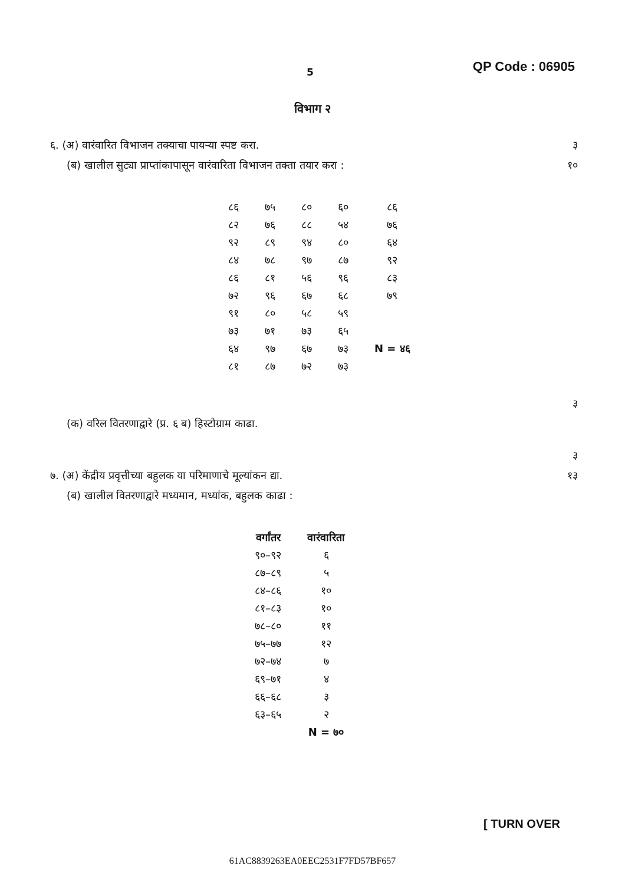5 QP Code : 06905
विभाग २
६. (अ) वारंवारित विभाजन तक्याचा पायऱ्या स्पष्ट करा. ३
(ब) खालील सुट्या प्राप्तांकापासून वारंवारिता विभाजन तक्ता तयार करा : १०
| ८६ | ७५ | ८० | ६० | ८६ |
| ८२ | ७६ | ८८ | ५४ | ७६ |
| ९२ | ८९ | ९४ | ८० | ६४ |
| ८४ | ७८ | ९७ | ८७ | ९२ |
| ८६ | ८१ | ५६ | ९६ | ८३ |
| ७२ | ९६ | ६७ | ६८ | ७९ |
| ९१ | ८० | ५८ | ५९ | |
| ७३ | ७१ | ७३ | ६५ | |
| ६४ | ९७ | ६७ | ७३ | N = ४६ |
| ८१ | ८७ | ७२ | ७३ | |
३
(क) वरिल वितरणाद्वारे (प्र. ६ ब) हिस्टोग्राम काढा.
३
७. (अ) केंद्रीय प्रवृत्तीच्या बहुलक या परिमाणाचे मूल्यांकन द्या. १३
(ब) खालील वितरणाद्वारे मध्यमान, मध्यांक, बहुलक काढा :
| वर्गांतर | वारंवारिता |
| --- | --- |
| ९०–९२ | ६ |
| ८७–८९ | ५ |
| ८४–८६ | १० |
| ८१–८३ | १० |
| ७८–८० | ११ |
| ७५–७७ | १२ |
| ७२–७४ | ७ |
| ६९–७१ | ४ |
| ६६–६८ | ३ |
| ६३–६५ | २ |
| | N = ७० |
[ TURN OVER
61AC8839263EA0EEC2531F7FD57BF657